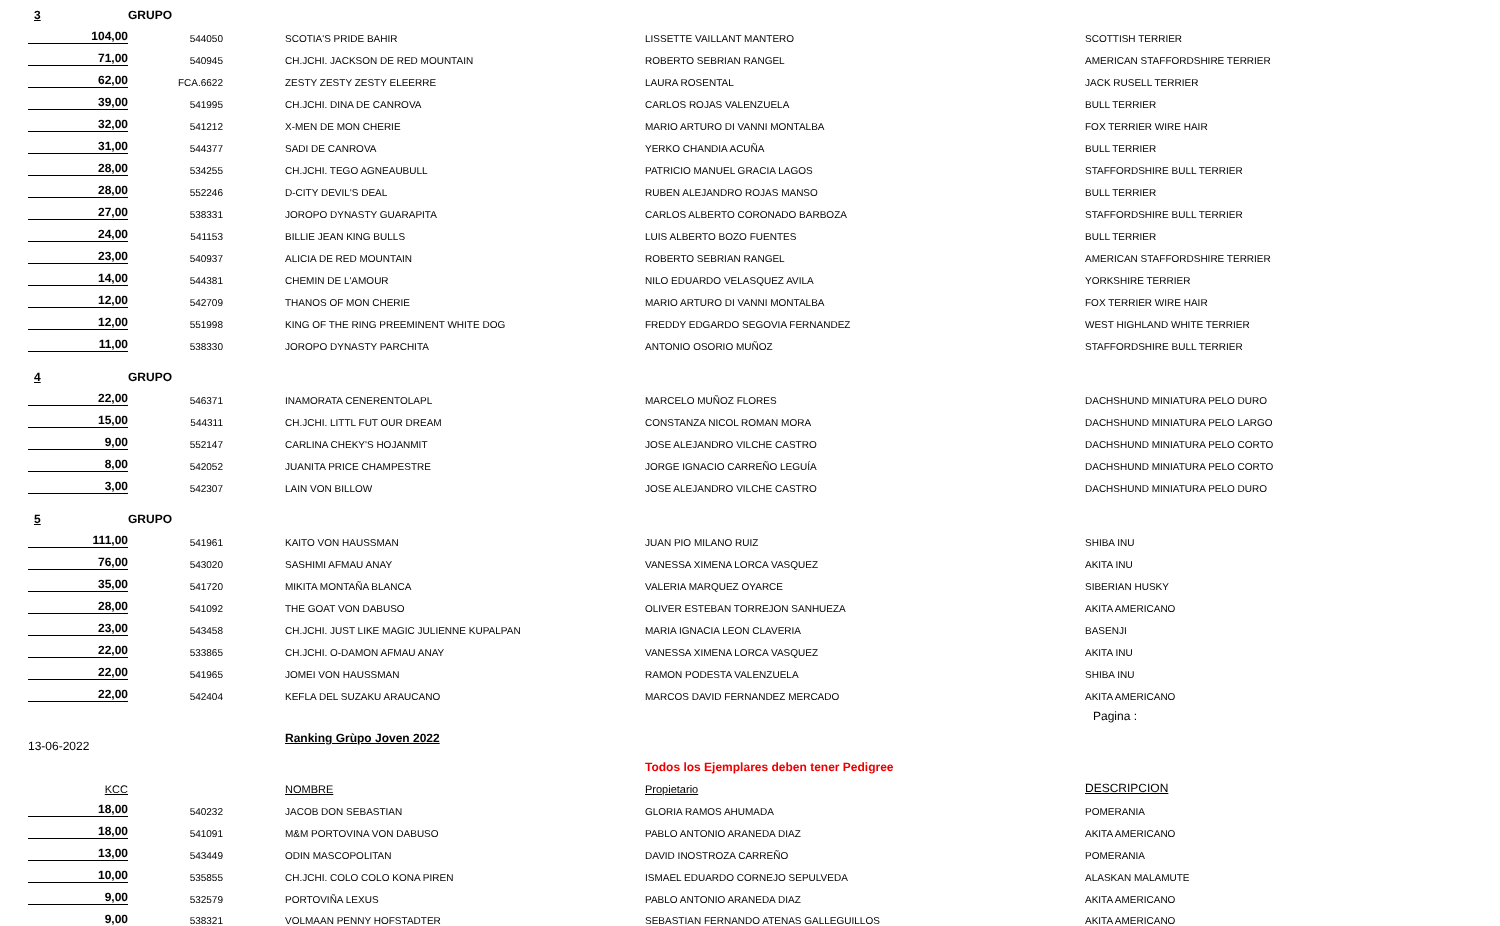| 3 | GRUPO | | | |
| 104,00 | 544050 | SCOTIA'S PRIDE BAHIR | LISSETTE VAILLANT MANTERO | SCOTTISH TERRIER |
| 71,00 | 540945 | CH.JCHI. JACKSON DE RED MOUNTAIN | ROBERTO SEBRIAN RANGEL | AMERICAN STAFFORDSHIRE TERRIER |
| 62,00 | FCA.6622 | ZESTY ZESTY ZESTY ELEERRE | LAURA ROSENTAL | JACK RUSELL TERRIER |
| 39,00 | 541995 | CH.JCHI. DINA DE CANROVA | CARLOS ROJAS VALENZUELA | BULL TERRIER |
| 32,00 | 541212 | X-MEN DE MON CHERIE | MARIO ARTURO DI VANNI MONTALBA | FOX TERRIER WIRE HAIR |
| 31,00 | 544377 | SADI DE CANROVA | YERKO CHANDIA ACUÑA | BULL TERRIER |
| 28,00 | 534255 | CH.JCHI. TEGO AGNEAUBULL | PATRICIO MANUEL GRACIA LAGOS | STAFFORDSHIRE BULL TERRIER |
| 28,00 | 552246 | D-CITY DEVIL'S DEAL | RUBEN ALEJANDRO ROJAS MANSO | BULL TERRIER |
| 27,00 | 538331 | JOROPO DYNASTY GUARAPITA | CARLOS ALBERTO CORONADO BARBOZA | STAFFORDSHIRE BULL TERRIER |
| 24,00 | 541153 | BILLIE JEAN KING BULLS | LUIS ALBERTO BOZO FUENTES | BULL TERRIER |
| 23,00 | 540937 | ALICIA DE RED MOUNTAIN | ROBERTO SEBRIAN RANGEL | AMERICAN STAFFORDSHIRE TERRIER |
| 14,00 | 544381 | CHEMIN DE L'AMOUR | NILO EDUARDO VELASQUEZ AVILA | YORKSHIRE TERRIER |
| 12,00 | 542709 | THANOS OF MON CHERIE | MARIO ARTURO DI VANNI MONTALBA | FOX TERRIER WIRE HAIR |
| 12,00 | 551998 | KING OF THE RING PREEMINENT WHITE DOG | FREDDY EDGARDO SEGOVIA FERNANDEZ | WEST HIGHLAND WHITE TERRIER |
| 11,00 | 538330 | JOROPO DYNASTY PARCHITA | ANTONIO OSORIO MUÑOZ | STAFFORDSHIRE BULL TERRIER |
| 4 | GRUPO | | | |
| 22,00 | 546371 | INAMORATA CENERENTOLAPL | MARCELO MUÑOZ FLORES | DACHSHUND MINIATURA PELO DURO |
| 15,00 | 544311 | CH.JCHI. LITTL FUT OUR DREAM | CONSTANZA NICOL ROMAN MORA | DACHSHUND MINIATURA PELO LARGO |
| 9,00 | 552147 | CARLINA CHEKY'S HOJANMIT | JOSE ALEJANDRO VILCHE CASTRO | DACHSHUND MINIATURA PELO CORTO |
| 8,00 | 542052 | JUANITA PRICE CHAMPESTRE | JORGE IGNACIO CARREÑO LEGUÍA | DACHSHUND MINIATURA PELO CORTO |
| 3,00 | 542307 | LAIN VON BILLOW | JOSE ALEJANDRO VILCHE CASTRO | DACHSHUND MINIATURA PELO DURO |
| 5 | GRUPO | | | |
| 111,00 | 541961 | KAITO VON HAUSSMAN | JUAN PIO MILANO RUIZ | SHIBA INU |
| 76,00 | 543020 | SASHIMI AFMAU ANAY | VANESSA XIMENA LORCA VASQUEZ | AKITA INU |
| 35,00 | 541720 | MIKITA MONTAÑA BLANCA | VALERIA MARQUEZ OYARCE | SIBERIAN HUSKY |
| 28,00 | 541092 | THE GOAT VON DABUSO | OLIVER ESTEBAN TORREJON SANHUEZA | AKITA AMERICANO |
| 23,00 | 543458 | CH.JCHI. JUST LIKE MAGIC JULIENNE KUPALPAN | MARIA IGNACIA LEON CLAVERIA | BASENJI |
| 22,00 | 533865 | CH.JCHI. O-DAMON AFMAU ANAY | VANESSA XIMENA LORCA VASQUEZ | AKITA INU |
| 22,00 | 541965 | JOMEI VON HAUSSMAN | RAMON PODESTA VALENZUELA | SHIBA INU |
| 22,00 | 542404 | KEFLA DEL SUZAKU ARAUCANO | MARCOS DAVID FERNANDEZ MERCADO | AKITA AMERICANO |
| | | | | Pagina : |
| 13-06-2022 | | Ranking Grùpo Joven 2022 | | |
| | | | Todos los Ejemplares deben tener Pedigree | |
| KCC | | NOMBRE | Propietario | DESCRIPCION |
| 18,00 | 540232 | JACOB DON SEBASTIAN | GLORIA RAMOS AHUMADA | POMERANIA |
| 18,00 | 541091 | M&M PORTOVINA VON DABUSO | PABLO ANTONIO ARANEDA DIAZ | AKITA AMERICANO |
| 13,00 | 543449 | ODIN MASCOPOLITAN | DAVID INOSTROZA CARREÑO | POMERANIA |
| 10,00 | 535855 | CH.JCHI. COLO COLO KONA PIREN | ISMAEL EDUARDO CORNEJO SEPULVEDA | ALASKAN MALAMUTE |
| 9,00 | 532579 | PORTOVIÑA LEXUS | PABLO ANTONIO ARANEDA DIAZ | AKITA AMERICANO |
| 9,00 | 538321 | VOLMAAN PENNY HOFSTADTER | SEBASTIAN FERNANDO ATENAS GALLEGUILLOS | AKITA AMERICANO |